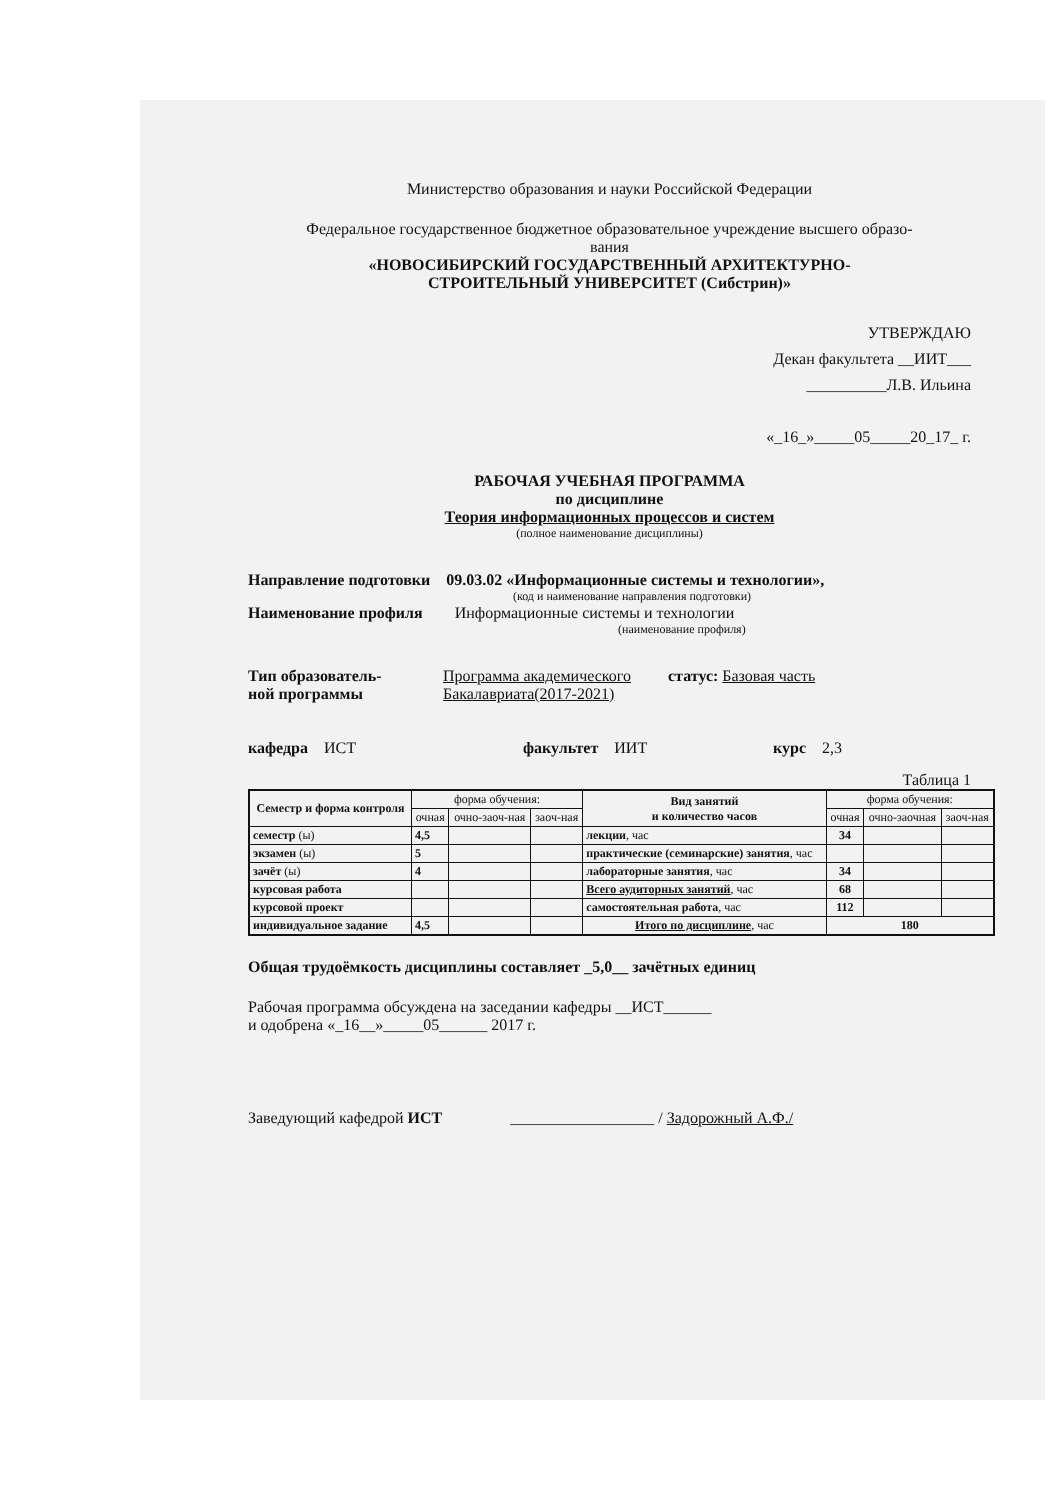Министерство образования и науки Российской Федерации
Федеральное государственное бюджетное образовательное учреждение высшего образо-
вания
«НОВОСИБИРСКИЙ ГОСУДАРСТВЕННЫЙ АРХИТЕКТУРНО-
СТРОИТЕЛЬНЫЙ УНИВЕРСИТЕТ (Сибстрин)»
УТВЕРЖДАЮ
Декан факультета __ИИТ___
__________Л.В. Ильина
«_16_»_____05_____20_17_ г.
РАБОЧАЯ УЧЕБНАЯ ПРОГРАММА
по дисциплине
Теория информационных процессов и систем
(полное наименование дисциплины)
Направление подготовки 09.03.02 «Информационные системы и технологии»,
(код и наименование направления подготовки)
Наименование профиля Информационные системы и технологии
(наименование профиля)
Тип образователь-
ной программы
Программа академического
Бакалавриата(2017-2021)
статус: Базовая часть
кафедра ИСТ факультет ИИТ курс 2,3
Таблица 1
| Семестр и форма контроля | форма обучения: | | | Вид занятий и количество часов | форма обучения: | | |
| --- | --- | --- | --- | --- | --- | --- | --- |
| | очная | очно-заоч-ная | заоч-ная | | очная | очно-заочная | заоч-ная |
| семестр (ы) | 4,5 | | | лекции , час | 34 | | |
| экзамен (ы) | 5 | | | практические (семинарские) занятия , час | | | |
| зачёт (ы) | 4 | | | лабораторные занятия , час | 34 | | |
| курсовая работа | | | | Всего аудиторных занятий , час | 68 | | |
| курсовой проект | | | | самостоятельная работа , час | 112 | | |
| индивидуальное задание | 4,5 | | | Итого по дисциплине , час | 180 | | |
Общая трудоёмкость дисциплины составляет _5,0__ зачётных единиц
Рабочая программа обсуждена на заседании кафедры __ИСТ______
и одобрена «_16__»_____05______ 2017 г.
Заведующий кафедрой ИСТ __________________ / Задорожный А.Ф./